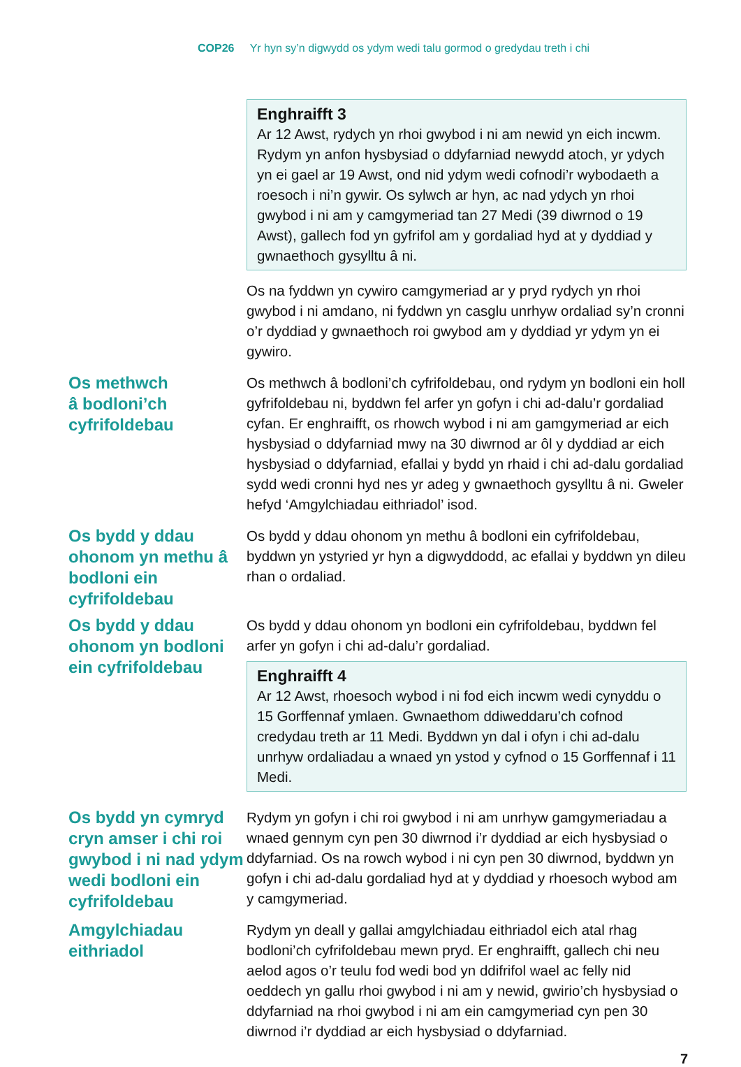COP26 Yr hyn sy’n digwydd os ydym wedi talu gormod o gredydau treth i chi
Enghraifft 3
Ar 12 Awst, rydych yn rhoi gwybod i ni am newid yn eich incwm. Rydym yn anfon hysbysiad o ddyfarniad newydd atoch, yr ydych yn ei gael ar 19 Awst, ond nid ydym wedi cofnodi’r wybodaeth a roesoch i ni’n gywir. Os sylwch ar hyn, ac nad ydych yn rhoi gwybod i ni am y camgymeriad tan 27 Medi (39 diwrnod o 19 Awst), gallech fod yn gyfrifol am y gordaliad hyd at y dyddiad y gwnaethoch gysylltu â ni.
Os na fyddwn yn cywiro camgymeriad ar y pryd rydych yn rhoi gwybod i ni amdano, ni fyddwn yn casglu unrhyw ordaliad sy’n cronni o’r dyddiad y gwnaethoch roi gwybod am y dyddiad yr ydym yn ei gywiro.
Os methwch
â bodloni’ch
cyfrifoldebau
Os methwch â bodloni’ch cyfrifoldebau, ond rydym yn bodloni ein holl gyfrifoldebau ni, byddwn fel arfer yn gofyn i chi ad-dalu’r gordaliad cyfan. Er enghraifft, os rhowch wybod i ni am gamgymeriad ar eich hysbysiad o ddyfarniad mwy na 30 diwrnod ar ôl y dyddiad ar eich hysbysiad o ddyfarniad, efallai y bydd yn rhaid i chi ad-dalu gordaliad sydd wedi cronni hyd nes yr adeg y gwnaethoch gysylltu â ni. Gweler hefyd ‘Amgylchiadau eithriadol’ isod.
Os bydd y ddau ohonom yn methu â bodloni ein cyfrifoldebau
Os bydd y ddau ohonom yn methu â bodloni ein cyfrifoldebau, byddwn yn ystyried yr hyn a digwyddodd, ac efallai y byddwn yn dileu rhan o ordaliad.
Os bydd y ddau ohonom yn bodloni ein cyfrifoldebau
Os bydd y ddau ohonom yn bodloni ein cyfrifoldebau, byddwn fel arfer yn gofyn i chi ad-dalu’r gordaliad.
Enghraifft 4
Ar 12 Awst, rhoesoch wybod i ni fod eich incwm wedi cynyddu o 15 Gorffennaf ymlaen. Gwnaethom ddiweddaru’ch cofnod credydau treth ar 11 Medi. Byddwn yn dal i ofyn i chi ad-dalu unrhyw ordaliadau a wnaed yn ystod y cyfnod o 15 Gorffennaf i 11 Medi.
Os bydd yn cymryd cryn amser i chi roi gwybod i ni nad ydym wedi bodloni ein cyfrifoldebau
Rydym yn gofyn i chi roi gwybod i ni am unrhyw gamgymeriadau a wnaed gennym cyn pen 30 diwrnod i’r dyddiad ar eich hysbysiad o ddyfarniad. Os na rowch wybod i ni cyn pen 30 diwrnod, byddwn yn gofyn i chi ad-dalu gordaliad hyd at y dyddiad y rhoesoch wybod am y camgymeriad.
Amgylchiadau eithriadol
Rydym yn deall y gallai amgylchiadau eithriadol eich atal rhag bodloni’ch cyfrifoldebau mewn pryd. Er enghraifft, gallech chi neu aelod agos o’r teulu fod wedi bod yn ddifrifol wael ac felly nid oeddech yn gallu rhoi gwybod i ni am y newid, gwirio’ch hysbysiad o ddyfarniad na rhoi gwybod i ni am ein camgymeriad cyn pen 30 diwrnod i’r dyddiad ar eich hysbysiad o ddyfarniad.
7